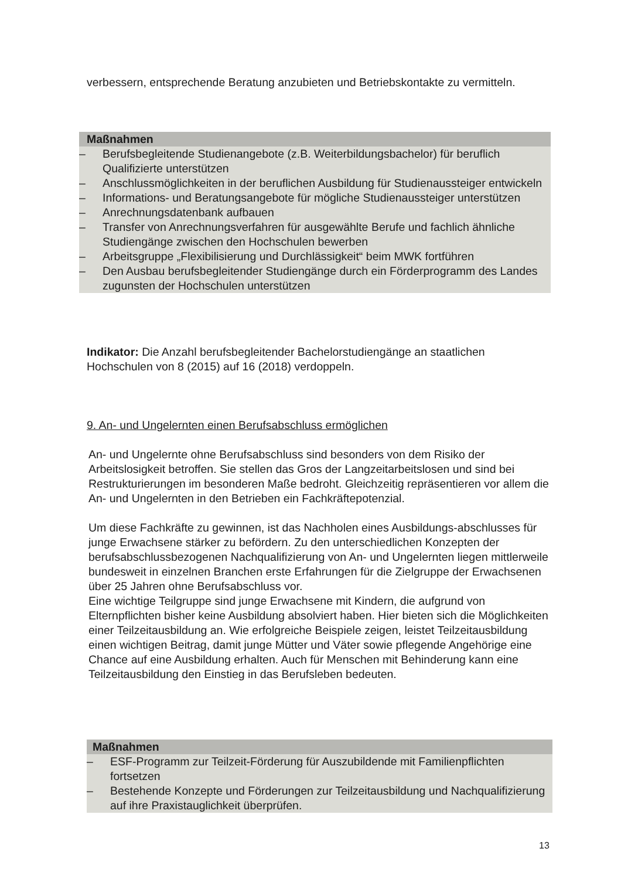verbessern, entsprechende Beratung anzubieten und Betriebskontakte zu vermitteln.
Maßnahmen
– Berufsbegleitende Studienangebote (z.B. Weiterbildungsbachelor) für beruflich Qualifizierte unterstützen
– Anschlussmöglichkeiten in der beruflichen Ausbildung für Studienaussteiger entwickeln
– Informations- und Beratungsangebote für mögliche Studienaussteiger unterstützen
– Anrechnungsdatenbank aufbauen
– Transfer von Anrechnungsverfahren für ausgewählte Berufe und fachlich ähnliche Studiengänge zwischen den Hochschulen bewerben
– Arbeitsgruppe „Flexibilisierung und Durchlässigkeit“ beim MWK fortführen
– Den Ausbau berufsbegleitender Studiengänge durch ein Förderprogramm des Landes zugunsten der Hochschulen unterstützen
Indikator: Die Anzahl berufsbegleitender Bachelorstudiengänge an staatlichen Hochschulen von 8 (2015) auf 16 (2018) verdoppeln.
9. An- und Ungelernten einen Berufsabschluss ermöglichen
An- und Ungelernte ohne Berufsabschluss sind besonders von dem Risiko der Arbeitslosigkeit betroffen. Sie stellen das Gros der Langzeitarbeitslosen und sind bei Restrukturierungen im besonderen Maße bedroht. Gleichzeitig repräsentieren vor allem die An- und Ungelernten in den Betrieben ein Fachkräftepotenzial.
Um diese Fachkräfte zu gewinnen, ist das Nachholen eines Ausbildungs-abschlusses für junge Erwachsene stärker zu befördern. Zu den unterschiedlichen Konzepten der berufsabschlussbezogenen Nachqualifizierung von An- und Ungelernten liegen mittlerweile bundesweit in einzelnen Branchen erste Erfahrungen für die Zielgruppe der Erwachsenen über 25 Jahren ohne Berufsabschluss vor.
Eine wichtige Teilgruppe sind junge Erwachsene mit Kindern, die aufgrund von Elternpflichten bisher keine Ausbildung absolviert haben. Hier bieten sich die Möglichkeiten einer Teilzeitausbildung an. Wie erfolgreiche Beispiele zeigen, leistet Teilzeitausbildung einen wichtigen Beitrag, damit junge Mütter und Väter sowie pflegende Angehörige eine Chance auf eine Ausbildung erhalten. Auch für Menschen mit Behinderung kann eine Teilzeitausbildung den Einstieg in das Berufsleben bedeuten.
Maßnahmen
– ESF-Programm zur Teilzeit-Förderung für Auszubildende mit Familienpflichten fortsetzen
– Bestehende Konzepte und Förderungen zur Teilzeitausbildung und Nachqualifizierung auf ihre Praxistauglichkeit überprüfen.
13